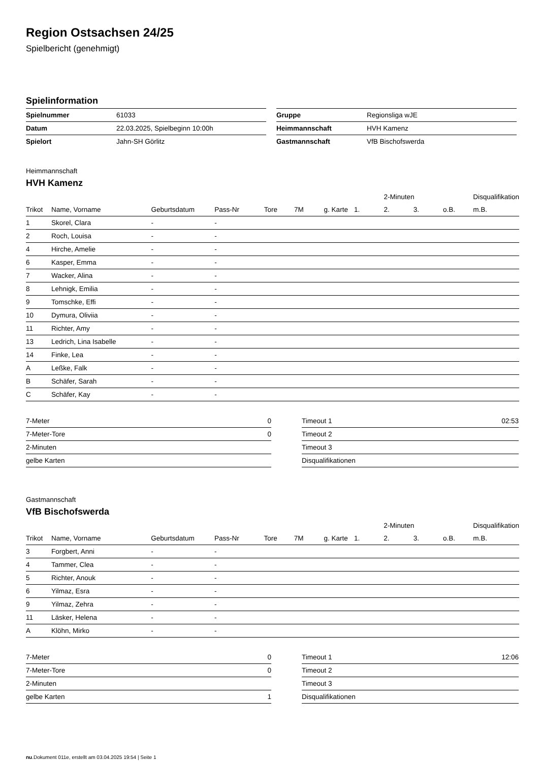Region Ostsachsen 24/25
Spielbericht (genehmigt)
Spielinformation
| Spielnummer | 61033 |
| Datum | 22.03.2025, Spielbeginn 10:00h |
| Spielort | Jahn-SH Görlitz |
| Gruppe | Regionsliga wJE |
| Heimmannschaft | HVH Kamenz |
| Gastmannschaft | VfB Bischofswerda |
Heimmannschaft
HVH Kamenz
| | | | | | | | | 2-Minuten | | | Disqualifikation |
| --- | --- | --- | --- | --- | --- | --- | --- | --- | --- | --- | --- |
| Trikot | Name, Vorname | Geburtsdatum | Pass-Nr | Tore | 7M | g. Karte | 1. | 2. | 3. | o.B. | m.B. |
| 1 | Skorel, Clara | - | - | | | | | | | | |
| 2 | Roch, Louisa | - | - | | | | | | | | |
| 4 | Hirche, Amelie | - | - | | | | | | | | |
| 6 | Kasper, Emma | - | - | | | | | | | | |
| 7 | Wacker, Alina | - | - | | | | | | | | |
| 8 | Lehnigk, Emilia | - | - | | | | | | | | |
| 9 | Tomschke, Effi | - | - | | | | | | | | |
| 10 | Dymura, Oliviia | - | - | | | | | | | | |
| 11 | Richter, Amy | - | - | | | | | | | | |
| 13 | Ledrich, Lina Isabelle | - | - | | | | | | | | |
| 14 | Finke, Lea | - | - | | | | | | | | |
| A | Leßke, Falk | - | - | | | | | | | | |
| B | Schäfer, Sarah | - | - | | | | | | | | |
| C | Schäfer, Kay | - | - | | | | | | | | |
| 7-Meter | 0 |
| 7-Meter-Tore | 0 |
| 2-Minuten | |
| gelbe Karten | |
| Timeout 1 | 02:53 |
| Timeout 2 | |
| Timeout 3 | |
| Disqualifikationen | |
Gastmannschaft
VfB Bischofswerda
| | | | | | | | | 2-Minuten | | | Disqualifikation |
| --- | --- | --- | --- | --- | --- | --- | --- | --- | --- | --- | --- |
| Trikot | Name, Vorname | Geburtsdatum | Pass-Nr | Tore | 7M | g. Karte | 1. | 2. | 3. | o.B. | m.B. |
| 3 | Forgbert, Anni | - | - | | | | | | | | |
| 4 | Tammer, Clea | - | - | | | | | | | | |
| 5 | Richter, Anouk | - | - | | | | | | | | |
| 6 | Yilmaz, Esra | - | - | | | | | | | | |
| 9 | Yilmaz, Zehra | - | - | | | | | | | | |
| 11 | Läsker, Helena | - | - | | | | | | | | |
| A | Klöhn, Mirko | - | - | | | | | | | | |
| 7-Meter | 0 |
| 7-Meter-Tore | 0 |
| 2-Minuten | |
| gelbe Karten | 1 |
| Timeout 1 | 12:06 |
| Timeout 2 | |
| Timeout 3 | |
| Disqualifikationen | |
nu.Dokument 011e, erstellt am 03.04.2025 19:54 | Seite 1